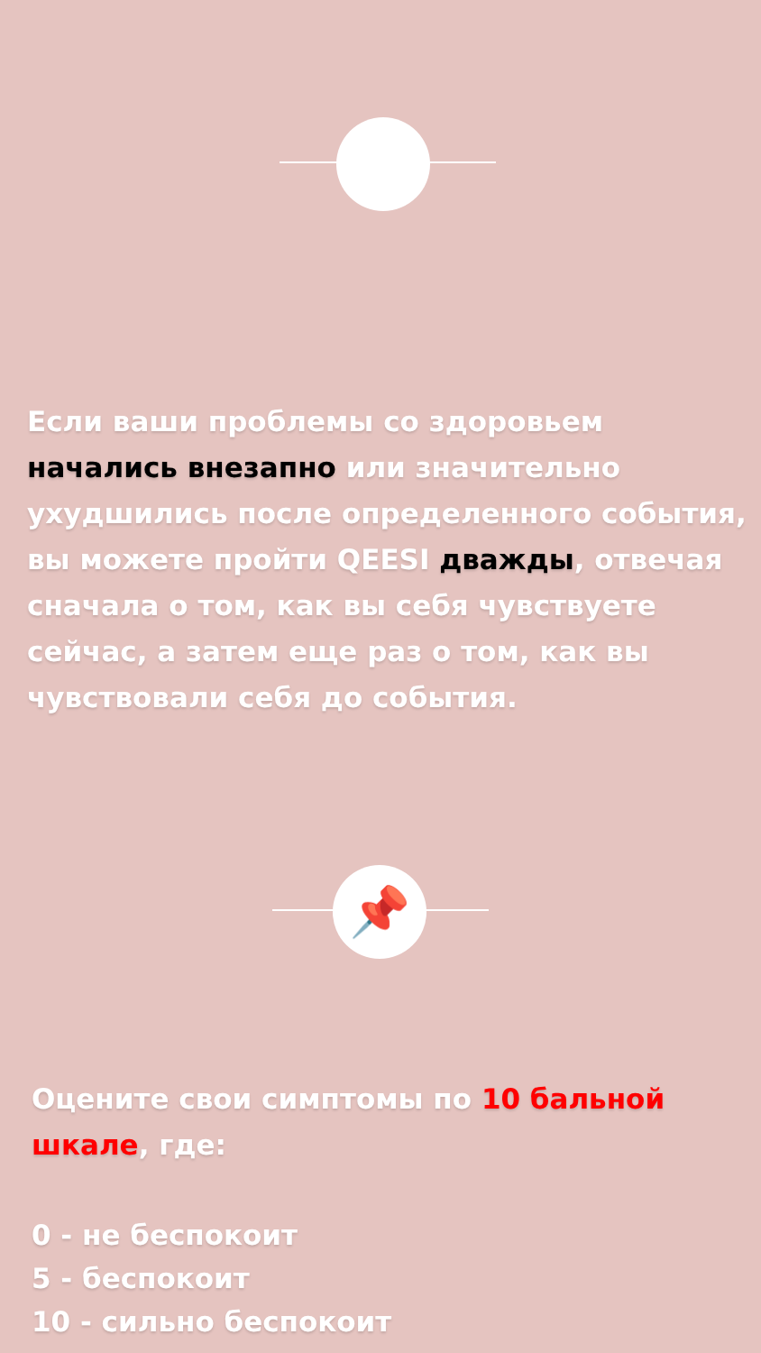🛎
Если ваши проблемы со здоровьем начались внезапно или значительно ухудшились после определенного события, вы можете пройти QEESI дважды, отвечая сначала о том, как вы себя чувствуете сейчас, а затем еще раз о том, как вы чувствовали себя до события.
📌
Оцените свои симптомы по 10 бальной шкале, где:
0 - не беспокоит
5 - беспокоит
10 - сильно беспокоит